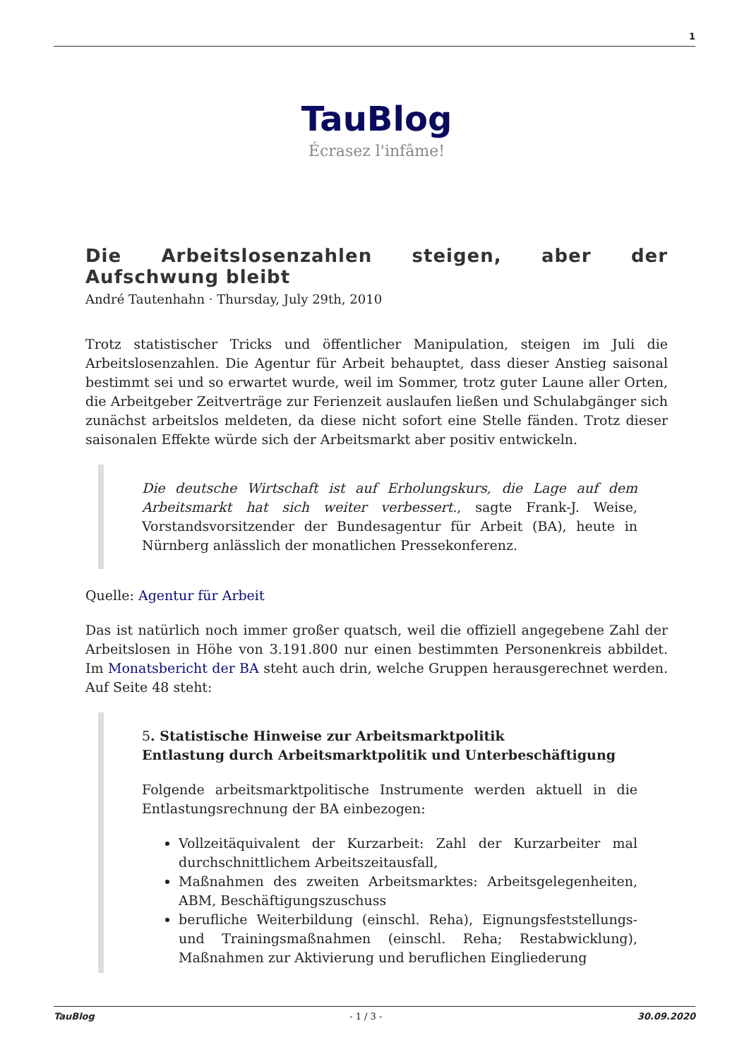1
TauBlog
Écrasez l'infâme!
Die Arbeitslosenzahlen steigen, aber der Aufschwung bleibt
André Tautenhahn · Thursday, July 29th, 2010
Trotz statistischer Tricks und öffentlicher Manipulation, steigen im Juli die Arbeitslosenzahlen. Die Agentur für Arbeit behauptet, dass dieser Anstieg saisonal bestimmt sei und so erwartet wurde, weil im Sommer, trotz guter Laune aller Orten, die Arbeitgeber Zeitverträge zur Ferienzeit auslaufen ließen und Schulabgänger sich zunächst arbeitslos meldeten, da diese nicht sofort eine Stelle fänden. Trotz dieser saisonalen Effekte würde sich der Arbeitsmarkt aber positiv entwickeln.
Die deutsche Wirtschaft ist auf Erholungskurs, die Lage auf dem Arbeitsmarkt hat sich weiter verbessert., sagte Frank-J. Weise, Vorstandsvorsitzender der Bundesagentur für Arbeit (BA), heute in Nürnberg anlässlich der monatlichen Pressekonferenz.
Quelle: Agentur für Arbeit
Das ist natürlich noch immer großer quatsch, weil die offiziell angegebene Zahl der Arbeitslosen in Höhe von 3.191.800 nur einen bestimmten Personenkreis abbildet. Im Monatsbericht der BA steht auch drin, welche Gruppen herausgerechnet werden. Auf Seite 48 steht:
5. Statistische Hinweise zur Arbeitsmarktpolitik
Entlastung durch Arbeitsmarktpolitik und Unterbeschäftigung
Folgende arbeitsmarktpolitische Instrumente werden aktuell in die Entlastungsrechnung der BA einbezogen:
Vollzeitäquivalent der Kurzarbeit: Zahl der Kurzarbeiter mal durchschnittlichem Arbeitszeitausfall,
Maßnahmen des zweiten Arbeitsmarktes: Arbeitsgelegenheiten, ABM, Beschäftigungszuschuss
berufliche Weiterbildung (einschl. Reha), Eignungsfeststellungs- und Trainingsmaßnahmen (einschl. Reha; Restabwicklung), Maßnahmen zur Aktivierung und beruflichen Eingliederung
TauBlog - 1 / 3 - 30.09.2020